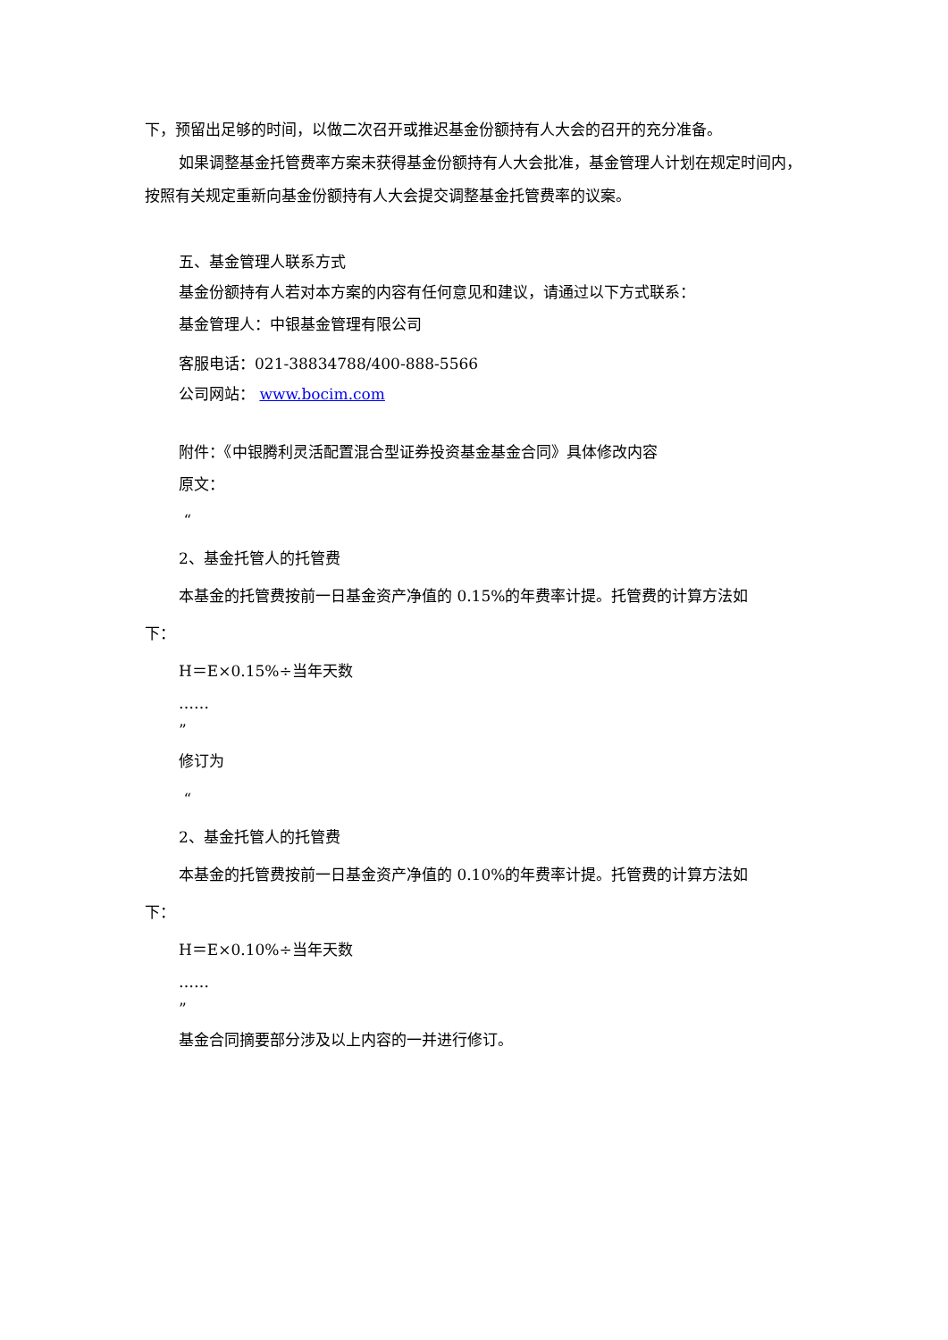下，预留出足够的时间，以做二次召开或推迟基金份额持有人大会的召开的充分准备。
如果调整基金托管费率方案未获得基金份额持有人大会批准，基金管理人计划在规定时间内，按照有关规定重新向基金份额持有人大会提交调整基金托管费率的议案。
五、基金管理人联系方式
基金份额持有人若对本方案的内容有任何意见和建议，请通过以下方式联系：
基金管理人：中银基金管理有限公司
客服电话：021-38834788/400-888-5566
公司网站： www.bocim.com
附件：《中银腾利灵活配置混合型证券投资基金基金合同》具体修改内容
原文：
“
2、基金托管人的托管费
本基金的托管费按前一日基金资产净值的 0.15%的年费率计提。托管费的计算方法如
下：
H＝E×0.15%÷当年天数
……
”
修订为
“
2、基金托管人的托管费
本基金的托管费按前一日基金资产净值的 0.10%的年费率计提。托管费的计算方法如
下：
H＝E×0.10%÷当年天数
……
”
基金合同摘要部分涉及以上内容的一并进行修订。